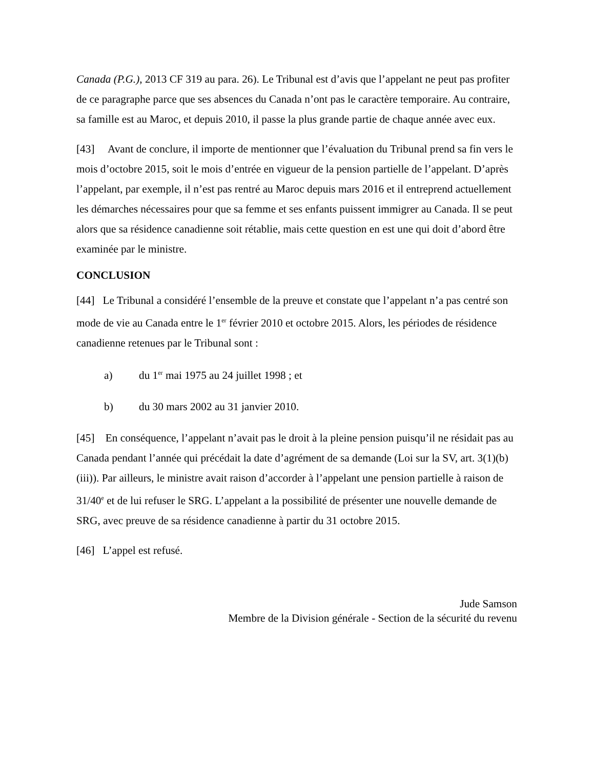Canada (P.G.), 2013 CF 319 au para. 26). Le Tribunal est d’avis que l’appelant ne peut pas profiter de ce paragraphe parce que ses absences du Canada n’ont pas le caractère temporaire. Au contraire, sa famille est au Maroc, et depuis 2010, il passe la plus grande partie de chaque année avec eux.
[43] Avant de conclure, il importe de mentionner que l’évaluation du Tribunal prend sa fin vers le mois d’octobre 2015, soit le mois d’entrée en vigueur de la pension partielle de l’appelant. D’après l’appelant, par exemple, il n’est pas rentré au Maroc depuis mars 2016 et il entreprend actuellement les démarches nécessaires pour que sa femme et ses enfants puissent immigrer au Canada. Il se peut alors que sa résidence canadienne soit rétablie, mais cette question en est une qui doit d’abord être examinée par le ministre.
CONCLUSION
[44] Le Tribunal a considéré l’ensemble de la preuve et constate que l’appelant n’a pas centré son mode de vie au Canada entre le 1<sup>er</sup> février 2010 et octobre 2015. Alors, les périodes de résidence canadienne retenues par le Tribunal sont :
a) du 1<sup>er</sup> mai 1975 au 24 juillet 1998 ; et
b) du 30 mars 2002 au 31 janvier 2010.
[45] En conséquence, l’appelant n’avait pas le droit à la pleine pension puisqu’il ne résidait pas au Canada pendant l’année qui précédait la date d’agrément de sa demande (Loi sur la SV, art. 3(1)(b)(iii)). Par ailleurs, le ministre avait raison d’accorder à l’appelant une pension partielle à raison de 31/40<sup>e</sup> et de lui refuser le SRG. L’appelant a la possibilité de présenter une nouvelle demande de SRG, avec preuve de sa résidence canadienne à partir du 31 octobre 2015.
[46] L’appel est refusé.
Jude Samson
Membre de la Division générale - Section de la sécurité du revenu